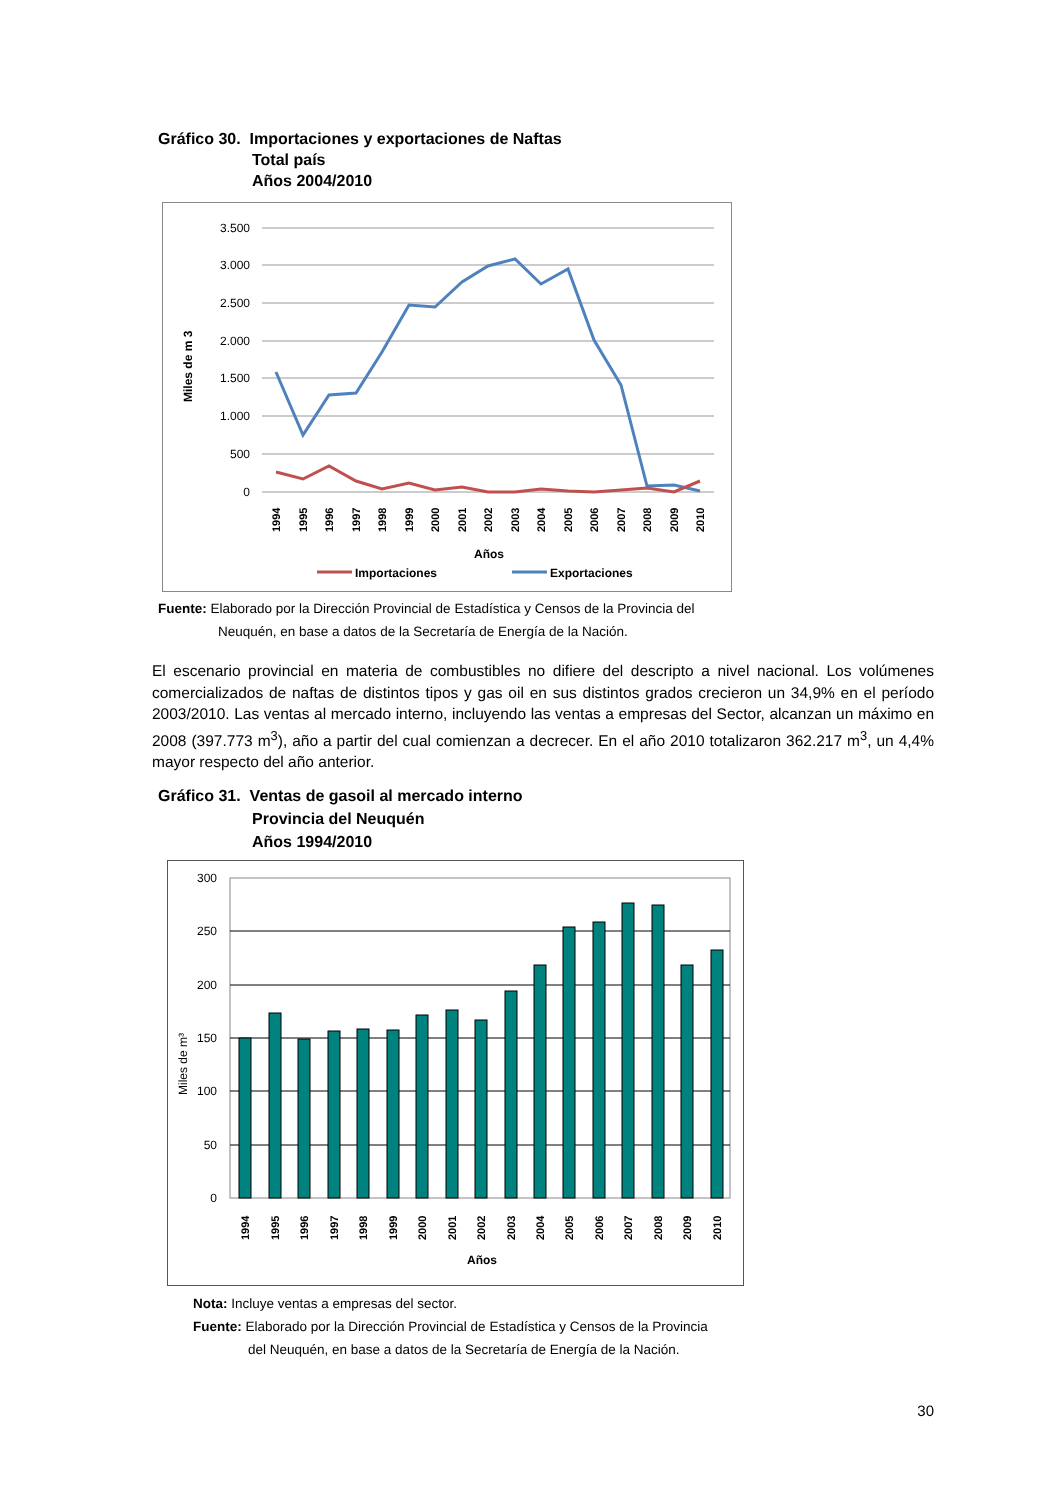Gráfico 30. Importaciones y exportaciones de Naftas
Total país
Años 2004/2010
3.500
3.000
2.500
2.000
1.500
1.000
500
0
Miles de m 3
Años
Importaciones
Exportaciones
1994
1995
1996
1997
1998
1999
2000
2001
2002
2003
2004
2005
2006
2007
2008
2009
2010
Fuente: Elaborado por la Dirección Provincial de Estadística y Censos de la Provincia del
Neuquén, en base a datos de la Secretaría de Energía de la Nación.
El escenario provincial en materia de combustibles no difiere del descripto a nivel nacional. Los volúmenes comercializados de naftas de distintos tipos y gas oil en sus distintos grados crecieron un 34,9% en el período 2003/2010. Las ventas al mercado interno, incluyendo las ventas a empresas del Sector, alcanzan un máximo en 2008 (397.773 m<sup>3</sup>), año a partir del cual comienzan a decrecer. En el año 2010 totalizaron 362.217 m<sup>3</sup>, un 4,4% mayor respecto del año anterior.
Gráfico 31. Ventas de gasoil al mercado interno
Provincia del Neuquén
Años 1994/2010
300
250
200
150
100
50
0
Miles de m³
1994
1995
1996
1997
1998
1999
2000
2001
2002
2003
2004
2005
2006
2007
2008
2009
2010
Años
Nota: Incluye ventas a empresas del sector.
Fuente: Elaborado por la Dirección Provincial de Estadística y Censos de la Provincia
del Neuquén, en base a datos de la Secretaría de Energía de la Nación.
30